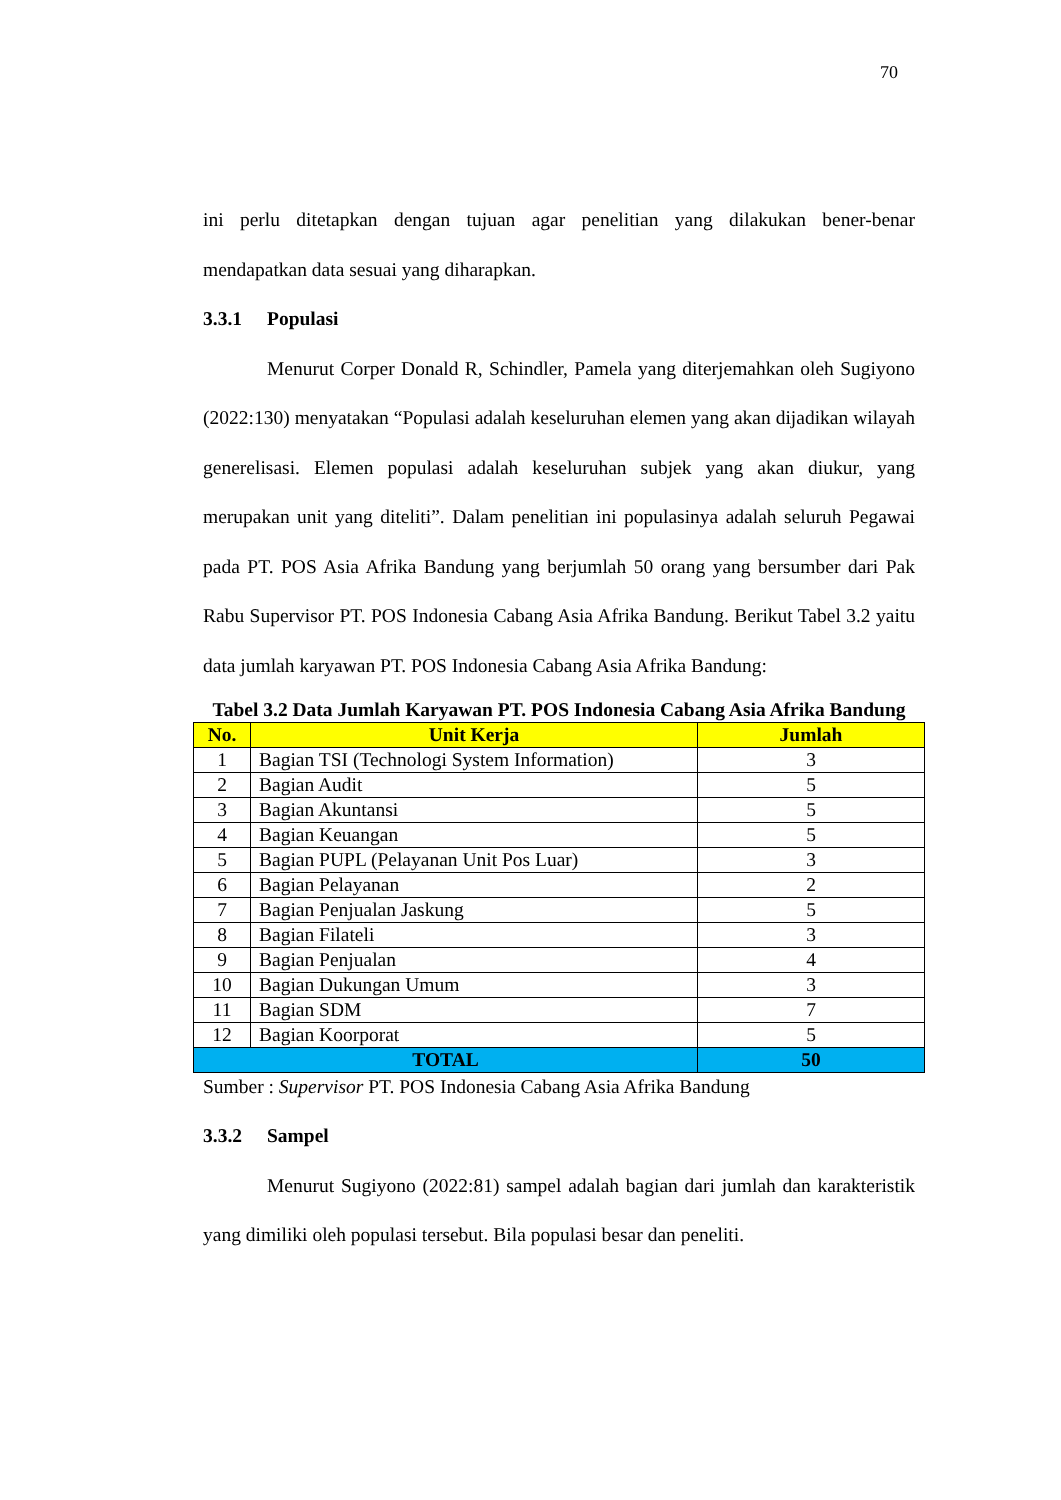70
ini perlu ditetapkan dengan tujuan agar penelitian yang dilakukan bener-benar mendapatkan data sesuai yang diharapkan.
3.3.1 Populasi
Menurut Corper Donald R, Schindler, Pamela yang diterjemahkan oleh Sugiyono (2022:130) menyatakan “Populasi adalah keseluruhan elemen yang akan dijadikan wilayah generelisasi. Elemen populasi adalah keseluruhan subjek yang akan diukur, yang merupakan unit yang diteliti”. Dalam penelitian ini populasinya adalah seluruh Pegawai pada PT. POS Asia Afrika Bandung yang berjumlah 50 orang yang bersumber dari Pak Rabu Supervisor PT. POS Indonesia Cabang Asia Afrika Bandung. Berikut Tabel 3.2 yaitu data jumlah karyawan PT. POS Indonesia Cabang Asia Afrika Bandung:
Tabel 3.2 Data Jumlah Karyawan PT. POS Indonesia Cabang Asia Afrika Bandung
| No. | Unit Kerja | Jumlah |
| --- | --- | --- |
| 1 | Bagian TSI (Technologi System Information) | 3 |
| 2 | Bagian Audit | 5 |
| 3 | Bagian Akuntansi | 5 |
| 4 | Bagian Keuangan | 5 |
| 5 | Bagian PUPL (Pelayanan Unit Pos Luar) | 3 |
| 6 | Bagian Pelayanan | 2 |
| 7 | Bagian Penjualan Jaskung | 5 |
| 8 | Bagian Filateli | 3 |
| 9 | Bagian Penjualan | 4 |
| 10 | Bagian Dukungan Umum | 3 |
| 11 | Bagian SDM | 7 |
| 12 | Bagian Koorporat | 5 |
| TOTAL | | 50 |
Sumber : Supervisor PT. POS Indonesia Cabang Asia Afrika Bandung
3.3.2 Sampel
Menurut Sugiyono (2022:81) sampel adalah bagian dari jumlah dan karakteristik yang dimiliki oleh populasi tersebut. Bila populasi besar dan peneliti.